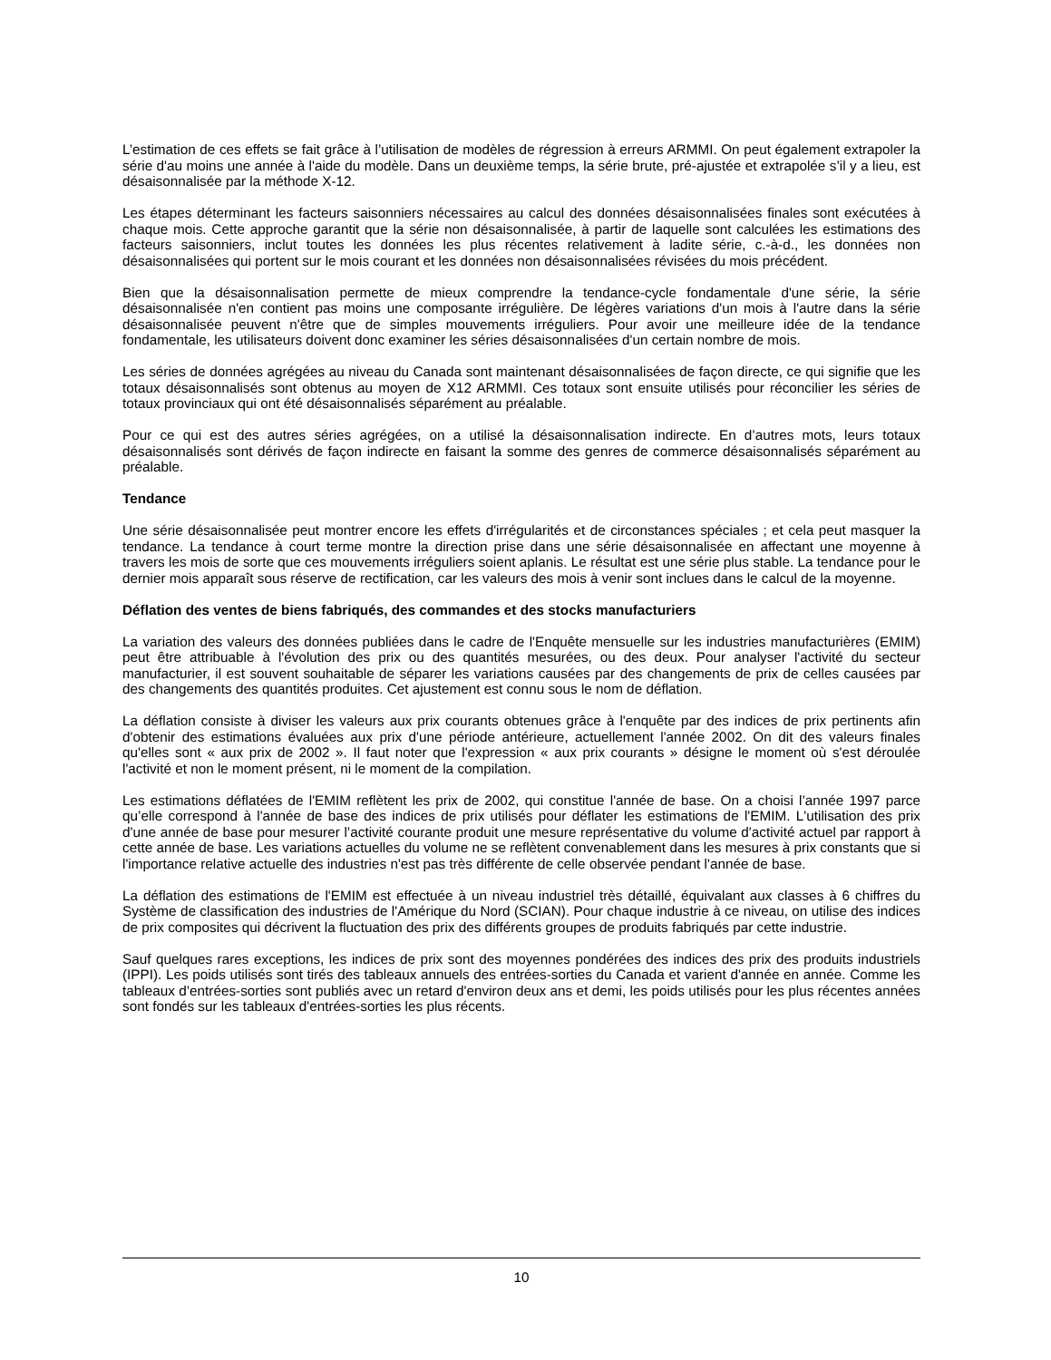L’estimation de ces effets se fait grâce à l’utilisation de modèles de régression à erreurs ARMMI. On peut également extrapoler la série d'au moins une année à l'aide du modèle. Dans un deuxième temps, la série brute, pré-ajustée et extrapolée s’il y a lieu, est désaisonnalisée par la méthode X-12.
Les étapes déterminant les facteurs saisonniers nécessaires au calcul des données désaisonnalisées finales sont exécutées à chaque mois. Cette approche garantit que la série non désaisonnalisée, à partir de laquelle sont calculées les estimations des facteurs saisonniers, inclut toutes les données les plus récentes relativement à ladite série, c.-à-d., les données non désaisonnalisées qui portent sur le mois courant et les données non désaisonnalisées révisées du mois précédent.
Bien que la désaisonnalisation permette de mieux comprendre la tendance-cycle fondamentale d'une série, la série désaisonnalisée n'en contient pas moins une composante irrégulière. De légères variations d'un mois à l'autre dans la série désaisonnalisée peuvent n'être que de simples mouvements irréguliers. Pour avoir une meilleure idée de la tendance fondamentale, les utilisateurs doivent donc examiner les séries désaisonnalisées d'un certain nombre de mois.
Les séries de données agrégées au niveau du Canada sont maintenant désaisonnalisées de façon directe, ce qui signifie que les totaux désaisonnalisés sont obtenus au moyen de X12 ARMMI. Ces totaux sont ensuite utilisés pour réconcilier les séries de totaux provinciaux qui ont été désaisonnalisés séparément au préalable.
Pour ce qui est des autres séries agrégées, on a utilisé la désaisonnalisation indirecte. En d’autres mots, leurs totaux désaisonnalisés sont dérivés de façon indirecte en faisant la somme des genres de commerce désaisonnalisés séparément au préalable.
Tendance
Une série désaisonnalisée peut montrer encore les effets d'irrégularités et de circonstances spéciales ; et cela peut masquer la tendance. La tendance à court terme montre la direction prise dans une série désaisonnalisée en affectant une moyenne à travers les mois de sorte que ces mouvements irréguliers soient aplanis. Le résultat est une série plus stable. La tendance pour le dernier mois apparaît sous réserve de rectification, car les valeurs des mois à venir sont inclues dans le calcul de la moyenne.
Déflation des ventes de biens fabriqués, des commandes et des stocks manufacturiers
La variation des valeurs des données publiées dans le cadre de l'Enquête mensuelle sur les industries manufacturières (EMIM) peut être attribuable à l'évolution des prix ou des quantités mesurées, ou des deux. Pour analyser l'activité du secteur manufacturier, il est souvent souhaitable de séparer les variations causées par des changements de prix de celles causées par des changements des quantités produites. Cet ajustement est connu sous le nom de déflation.
La déflation consiste à diviser les valeurs aux prix courants obtenues grâce à l'enquête par des indices de prix pertinents afin d'obtenir des estimations évaluées aux prix d'une période antérieure, actuellement l'année 2002. On dit des valeurs finales qu'elles sont « aux prix de 2002 ». Il faut noter que l'expression « aux prix courants » désigne le moment où s'est déroulée l'activité et non le moment présent, ni le moment de la compilation.
Les estimations déflatées de l'EMIM reflètent les prix de 2002, qui constitue l'année de base. On a choisi l’année 1997 parce qu’elle correspond à l'année de base des indices de prix utilisés pour déflater les estimations de l'EMIM. L'utilisation des prix d'une année de base pour mesurer l’activité courante produit une mesure représentative du volume d'activité actuel par rapport à cette année de base. Les variations actuelles du volume ne se reflètent convenablement dans les mesures à prix constants que si l'importance relative actuelle des industries n'est pas très différente de celle observée pendant l'année de base.
La déflation des estimations de l'EMIM est effectuée à un niveau industriel très détaillé, équivalant aux classes à 6 chiffres du Système de classification des industries de l'Amérique du Nord (SCIAN). Pour chaque industrie à ce niveau, on utilise des indices de prix composites qui décrivent la fluctuation des prix des différents groupes de produits fabriqués par cette industrie.
Sauf quelques rares exceptions, les indices de prix sont des moyennes pondérées des indices des prix des produits industriels (IPPI). Les poids utilisés sont tirés des tableaux annuels des entrées-sorties du Canada et varient d'année en année. Comme les tableaux d’entrées-sorties sont publiés avec un retard d'environ deux ans et demi, les poids utilisés pour les plus récentes années sont fondés sur les tableaux d'entrées-sorties les plus récents.
10